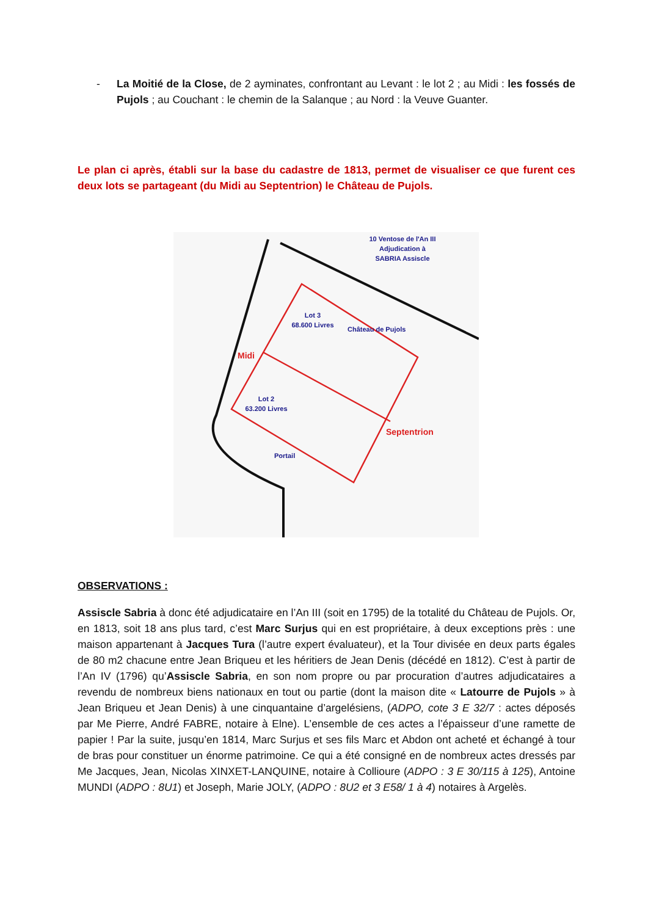- La Moitié de la Close, de 2 ayminates, confrontant au Levant : le lot 2 ; au Midi : les fossés de Pujols ; au Couchant : le chemin de la Salanque ; au Nord : la Veuve Guanter.
Le plan ci après, établi sur la base du cadastre de 1813, permet de visualiser ce que furent ces deux lots se partageant (du Midi au Septentrion) le Château de Pujols.
10 Ventose de l'An III
Adjudication à
SABRIA Assiscle
Lot 3
68.600 Livres
Château de Pujols
Midi
Lot 2
63.200 Livres
Septentrion
Portail
OBSERVATIONS :
Assiscle Sabria à donc été adjudicataire en l’An III (soit en 1795) de la totalité du Château de Pujols. Or, en 1813, soit 18 ans plus tard, c’est Marc Surjus qui en est propriétaire, à deux exceptions près : une maison appartenant à Jacques Tura (l’autre expert évaluateur), et la Tour divisée en deux parts égales de 80 m2 chacune entre Jean Briqueu et les héritiers de Jean Denis (décédé en 1812). C’est à partir de l’An IV (1796) qu’Assiscle Sabria, en son nom propre ou par procuration d’autres adjudicataires a revendu de nombreux biens nationaux en tout ou partie (dont la maison dite « Latourre de Pujols » à Jean Briqueu et Jean Denis) à une cinquantaine d’argelésiens, (ADPO, cote 3 E 32/7 : actes déposés par Me Pierre, André FABRE, notaire à Elne). L’ensemble de ces actes a l’épaisseur d’une ramette de papier ! Par la suite, jusqu’en 1814, Marc Surjus et ses fils Marc et Abdon ont acheté et échangé à tour de bras pour constituer un énorme patrimoine. Ce qui a été consigné en de nombreux actes dressés par Me Jacques, Jean, Nicolas XINXET-LANQUINE, notaire à Collioure (ADPO : 3 E 30/115 à 125), Antoine MUNDI (ADPO : 8U1) et Joseph, Marie JOLY, (ADPO : 8U2 et 3 E58/ 1 à 4) notaires à Argelès.